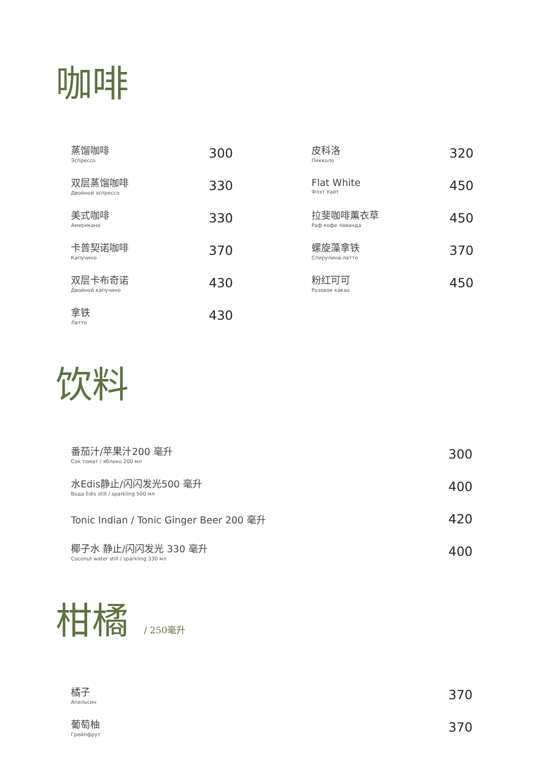咖啡
蒸馏咖啡
Эспрессо
300
双层蒸馏咖啡
Двойной эспрессо
330
美式咖啡
Американо
330
卡普契诺咖啡
Капучино
370
双层卡布奇诺
Двойной капучино
430
拿铁
Латте
430
皮科洛
Пикколо
320
Flat White
Флэт Уайт
450
拉斐咖啡薰衣草
Раф кофе лаванда
450
螺旋藻拿铁
Спирулина-латте
370
粉红可可
Розовое какао
450
饮料
番茄汁/苹果汁200 毫升
Сок томат / яблоко 200 мл
300
水Edis静止/闪闪发光500 毫升
Вода Edis still / sparkling 500 мл
400
Tonic Indian / Tonic Ginger Beer 200 毫升
420
椰子水 静止/闪闪发光 330 毫升
Coconut water still / sparkling 330 мл
400
柑橘 / 250毫升
橘子
Апельсин
370
葡萄柚
Грейпфрут
370